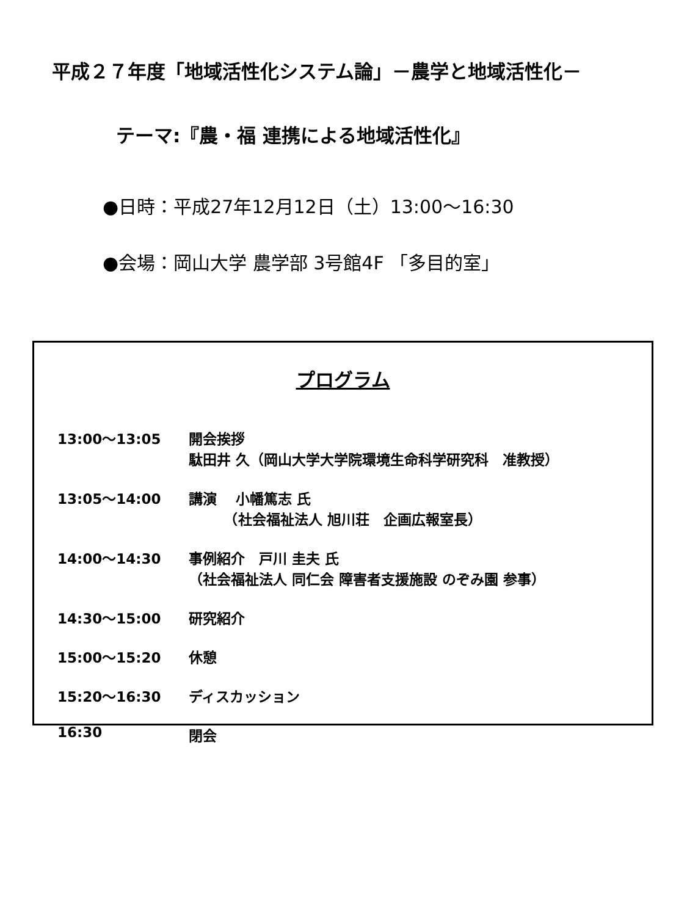平成２７年度「地域活性化システム論」－農学と地域活性化－
テーマ:『農・福 連携による地域活性化』
●日時：平成27年12月12日（土）13:00～16:30
●会場：岡山大学 農学部 3号館4F 「多目的室」
プログラム
13:00～13:05 開会挨拶
駄田井 久（岡山大学大学院環境生命科学研究科　准教授）
13:05～14:00 講演　 小幡篤志 氏
　　　（社会福祉法人 旭川荘　企画広報室長）
14:00～14:30 事例紹介　戸川 圭夫 氏
（社会福祉法人 同仁会 障害者支援施設 のぞみ園 参事）
14:30～15:00 研究紹介
15:00～15:20 休憩
15:20～16:30 ディスカッション
16:30 閉会